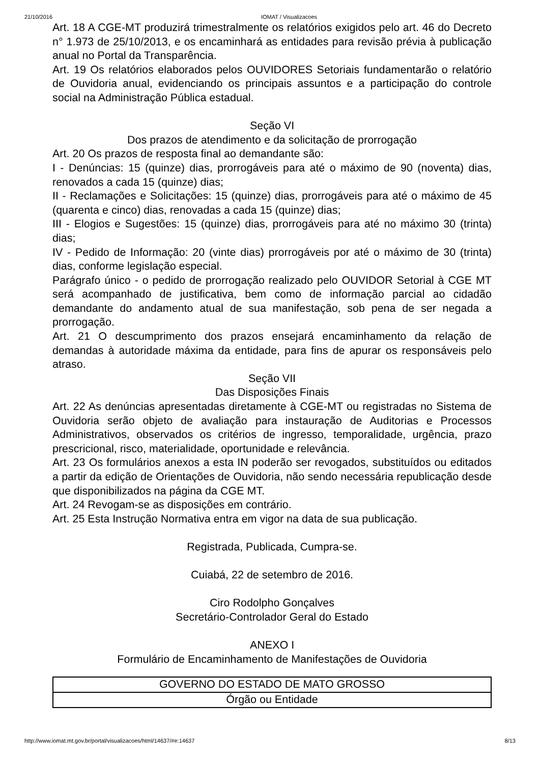21/10/2016 IOMAT / Visualizacoes
Art. 18 A CGE-MT produzirá trimestralmente os relatórios exigidos pelo art. 46 do Decreto n° 1.973 de 25/10/2013, e os encaminhará as entidades para revisão prévia à publicação anual no Portal da Transparência.
Art. 19 Os relatórios elaborados pelos OUVIDORES Setoriais fundamentarão o relatório de Ouvidoria anual, evidenciando os principais assuntos e a participação do controle social na Administração Pública estadual.
Seção VI
Dos prazos de atendimento e da solicitação de prorrogação
Art. 20 Os prazos de resposta final ao demandante são:
I - Denúncias: 15 (quinze) dias, prorrogáveis para até o máximo de 90 (noventa) dias, renovados a cada 15 (quinze) dias;
II - Reclamações e Solicitações: 15 (quinze) dias, prorrogáveis para até o máximo de 45 (quarenta e cinco) dias, renovadas a cada 15 (quinze) dias;
III - Elogios e Sugestões: 15 (quinze) dias, prorrogáveis para até no máximo 30 (trinta) dias;
IV - Pedido de Informação: 20 (vinte dias) prorrogáveis por até o máximo de 30 (trinta) dias, conforme legislação especial.
Parágrafo único - o pedido de prorrogação realizado pelo OUVIDOR Setorial à CGE MT será acompanhado de justificativa, bem como de informação parcial ao cidadão demandante do andamento atual de sua manifestação, sob pena de ser negada a prorrogação.
Art. 21 O descumprimento dos prazos ensejará encaminhamento da relação de demandas à autoridade máxima da entidade, para fins de apurar os responsáveis pelo atraso.
Seção VII
Das Disposições Finais
Art. 22 As denúncias apresentadas diretamente à CGE-MT ou registradas no Sistema de Ouvidoria serão objeto de avaliação para instauração de Auditorias e Processos Administrativos, observados os critérios de ingresso, temporalidade, urgência, prazo prescricional, risco, materialidade, oportunidade e relevância.
Art. 23 Os formulários anexos a esta IN poderão ser revogados, substituídos ou editados a partir da edição de Orientações de Ouvidoria, não sendo necessária republicação desde que disponibilizados na página da CGE MT.
Art. 24 Revogam-se as disposições em contrário.
Art. 25 Esta Instrução Normativa entra em vigor na data de sua publicação.
Registrada, Publicada, Cumpra-se.
Cuiabá, 22 de setembro de 2016.
Ciro Rodolpho Gonçalves
Secretário-Controlador Geral do Estado
ANEXO I
Formulário de Encaminhamento de Manifestações de Ouvidoria
| GOVERNO DO ESTADO DE MATO GROSSO |
| Órgão ou Entidade |
http://www.iomat.mt.gov.br/portal/visualizacoes/html/14637/#e:14637 8/13